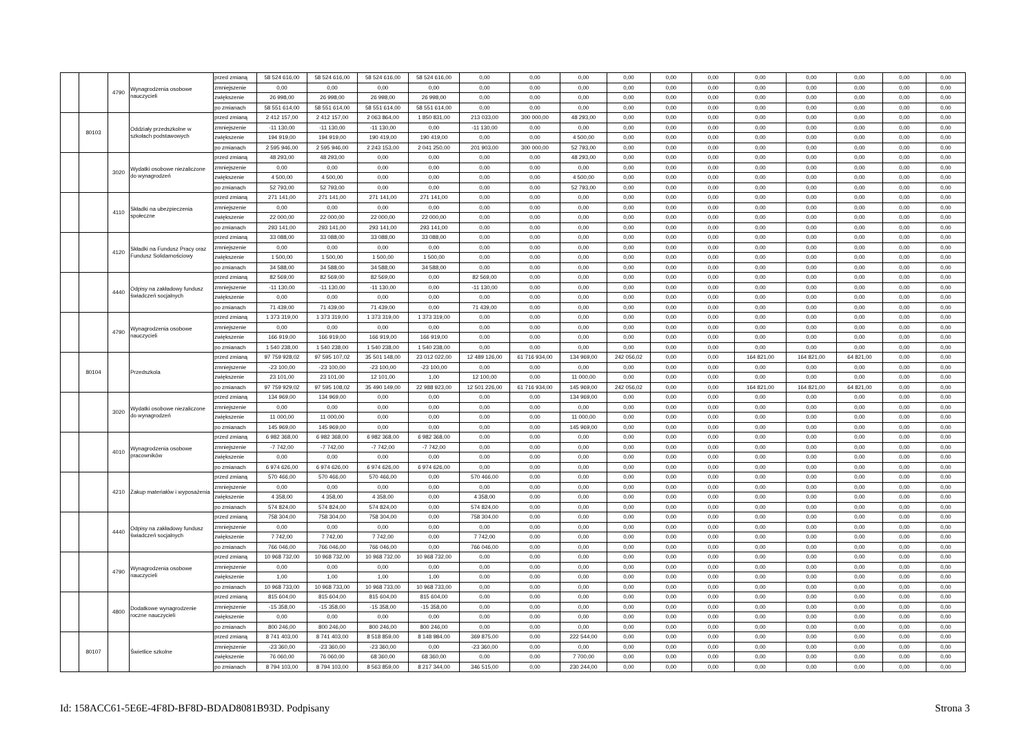| | | 4790 | Wynagrodzenia osobowe nauczycieli | przed zmianą | 58 524 616,00 | 58 524 616,00 | 58 524 616,00 | 58 524 616,00 | 0,00 | 0,00 | 0,00 | 0,00 | 0,00 | 0,00 | 0,00 | 0,00 | 0,00 | 0,00 | 0,00 |
| | | | | zmniejszenie | 0,00 | 0,00 | 0,00 | 0,00 | 0,00 | 0,00 | 0,00 | 0,00 | 0,00 | 0,00 | 0,00 | 0,00 | 0,00 | 0,00 | 0,00 |
| | | | | zwiększenie | 26 998,00 | 26 998,00 | 26 998,00 | 26 998,00 | 0,00 | 0,00 | 0,00 | 0,00 | 0,00 | 0,00 | 0,00 | 0,00 | 0,00 | 0,00 | 0,00 |
| | | | | po zmianach | 58 551 614,00 | 58 551 614,00 | 58 551 614,00 | 58 551 614,00 | 0,00 | 0,00 | 0,00 | 0,00 | 0,00 | 0,00 | 0,00 | 0,00 | 0,00 | 0,00 | 0,00 |
| | 80103 | | Oddziały przedszkolne w szkołach podstawowych | przed zmianą | 2 412 157,00 | 2 412 157,00 | 2 063 864,00 | 1 850 831,00 | 213 033,00 | 300 000,00 | 48 293,00 | 0,00 | 0,00 | 0,00 | 0,00 | 0,00 | 0,00 | 0,00 | 0,00 |
| | | | | zmniejszenie | -11 130,00 | -11 130,00 | -11 130,00 | 0,00 | -11 130,00 | 0,00 | 0,00 | 0,00 | 0,00 | 0,00 | 0,00 | 0,00 | 0,00 | 0,00 | 0,00 |
| | | | | zwiększenie | 194 919,00 | 194 919,00 | 190 419,00 | 190 419,00 | 0,00 | 0,00 | 4 500,00 | 0,00 | 0,00 | 0,00 | 0,00 | 0,00 | 0,00 | 0,00 | 0,00 |
| | | | | po zmianach | 2 595 946,00 | 2 595 946,00 | 2 243 153,00 | 2 041 250,00 | 201 903,00 | 300 000,00 | 52 793,00 | 0,00 | 0,00 | 0,00 | 0,00 | 0,00 | 0,00 | 0,00 | 0,00 |
| | | 3020 | Wydatki osobowe niezaliczone do wynagrodzeń | przed zmianą | 48 293,00 | 48 293,00 | 0,00 | 0,00 | 0,00 | 0,00 | 48 293,00 | 0,00 | 0,00 | 0,00 | 0,00 | 0,00 | 0,00 | 0,00 | 0,00 |
| | | | | zmniejszenie | 0,00 | 0,00 | 0,00 | 0,00 | 0,00 | 0,00 | 0,00 | 0,00 | 0,00 | 0,00 | 0,00 | 0,00 | 0,00 | 0,00 | 0,00 |
| | | | | zwiększenie | 4 500,00 | 4 500,00 | 0,00 | 0,00 | 0,00 | 0,00 | 4 500,00 | 0,00 | 0,00 | 0,00 | 0,00 | 0,00 | 0,00 | 0,00 | 0,00 |
| | | | | po zmianach | 52 793,00 | 52 793,00 | 0,00 | 0,00 | 0,00 | 0,00 | 52 793,00 | 0,00 | 0,00 | 0,00 | 0,00 | 0,00 | 0,00 | 0,00 | 0,00 |
| | | 4110 | Składki na ubezpieczenia społeczne | przed zmianą | 271 141,00 | 271 141,00 | 271 141,00 | 271 141,00 | 0,00 | 0,00 | 0,00 | 0,00 | 0,00 | 0,00 | 0,00 | 0,00 | 0,00 | 0,00 | 0,00 |
| | | | | zmniejszenie | 0,00 | 0,00 | 0,00 | 0,00 | 0,00 | 0,00 | 0,00 | 0,00 | 0,00 | 0,00 | 0,00 | 0,00 | 0,00 | 0,00 | 0,00 |
| | | | | zwiększenie | 22 000,00 | 22 000,00 | 22 000,00 | 22 000,00 | 0,00 | 0,00 | 0,00 | 0,00 | 0,00 | 0,00 | 0,00 | 0,00 | 0,00 | 0,00 | 0,00 |
| | | | | po zmianach | 293 141,00 | 293 141,00 | 293 141,00 | 293 141,00 | 0,00 | 0,00 | 0,00 | 0,00 | 0,00 | 0,00 | 0,00 | 0,00 | 0,00 | 0,00 | 0,00 |
| | | 4120 | Składki na Fundusz Pracy oraz Fundusz Solidarnościowy | przed zmianą | 33 088,00 | 33 088,00 | 33 088,00 | 33 088,00 | 0,00 | 0,00 | 0,00 | 0,00 | 0,00 | 0,00 | 0,00 | 0,00 | 0,00 | 0,00 | 0,00 |
| | | | | zmniejszenie | 0,00 | 0,00 | 0,00 | 0,00 | 0,00 | 0,00 | 0,00 | 0,00 | 0,00 | 0,00 | 0,00 | 0,00 | 0,00 | 0,00 | 0,00 |
| | | | | zwiększenie | 1 500,00 | 1 500,00 | 1 500,00 | 1 500,00 | 0,00 | 0,00 | 0,00 | 0,00 | 0,00 | 0,00 | 0,00 | 0,00 | 0,00 | 0,00 | 0,00 |
| | | | | po zmianach | 34 588,00 | 34 588,00 | 34 588,00 | 34 588,00 | 0,00 | 0,00 | 0,00 | 0,00 | 0,00 | 0,00 | 0,00 | 0,00 | 0,00 | 0,00 | 0,00 |
| | | 4440 | Odpisy na zakładowy fundusz świadczeń socjalnych | przed zmianą | 82 569,00 | 82 569,00 | 82 569,00 | 0,00 | 82 569,00 | 0,00 | 0,00 | 0,00 | 0,00 | 0,00 | 0,00 | 0,00 | 0,00 | 0,00 | 0,00 |
| | | | | zmniejszenie | -11 130,00 | -11 130,00 | -11 130,00 | 0,00 | -11 130,00 | 0,00 | 0,00 | 0,00 | 0,00 | 0,00 | 0,00 | 0,00 | 0,00 | 0,00 | 0,00 |
| | | | | zwiększenie | 0,00 | 0,00 | 0,00 | 0,00 | 0,00 | 0,00 | 0,00 | 0,00 | 0,00 | 0,00 | 0,00 | 0,00 | 0,00 | 0,00 | 0,00 |
| | | | | po zmianach | 71 439,00 | 71 439,00 | 71 439,00 | 0,00 | 71 439,00 | 0,00 | 0,00 | 0,00 | 0,00 | 0,00 | 0,00 | 0,00 | 0,00 | 0,00 | 0,00 |
| | | 4790 | Wynagrodzenia osobowe nauczycieli | przed zmianą | 1 373 319,00 | 1 373 319,00 | 1 373 319,00 | 1 373 319,00 | 0,00 | 0,00 | 0,00 | 0,00 | 0,00 | 0,00 | 0,00 | 0,00 | 0,00 | 0,00 | 0,00 |
| | | | | zmniejszenie | 0,00 | 0,00 | 0,00 | 0,00 | 0,00 | 0,00 | 0,00 | 0,00 | 0,00 | 0,00 | 0,00 | 0,00 | 0,00 | 0,00 | 0,00 |
| | | | | zwiększenie | 166 919,00 | 166 919,00 | 166 919,00 | 166 919,00 | 0,00 | 0,00 | 0,00 | 0,00 | 0,00 | 0,00 | 0,00 | 0,00 | 0,00 | 0,00 | 0,00 |
| | | | | po zmianach | 1 540 238,00 | 1 540 238,00 | 1 540 238,00 | 1 540 238,00 | 0,00 | 0,00 | 0,00 | 0,00 | 0,00 | 0,00 | 0,00 | 0,00 | 0,00 | 0,00 | 0,00 |
| | 80104 | | Przedszkola | przed zmianą | 97 759 928,02 | 97 595 107,02 | 35 501 148,00 | 23 012 022,00 | 12 489 126,00 | 61 716 934,00 | 134 969,00 | 242 056,02 | 0,00 | 0,00 | 164 821,00 | 164 821,00 | 64 821,00 | 0,00 | 0,00 |
| | | | | zmniejszenie | -23 100,00 | -23 100,00 | -23 100,00 | -23 100,00 | 0,00 | 0,00 | 0,00 | 0,00 | 0,00 | 0,00 | 0,00 | 0,00 | 0,00 | 0,00 | 0,00 |
| | | | | zwiększenie | 23 101,00 | 23 101,00 | 12 101,00 | 1,00 | 12 100,00 | 0,00 | 11 000,00 | 0,00 | 0,00 | 0,00 | 0,00 | 0,00 | 0,00 | 0,00 | 0,00 |
| | | | | po zmianach | 97 759 929,02 | 97 595 108,02 | 35 490 149,00 | 22 988 923,00 | 12 501 226,00 | 61 716 934,00 | 145 969,00 | 242 056,02 | 0,00 | 0,00 | 164 821,00 | 164 821,00 | 64 821,00 | 0,00 | 0,00 |
| | | 3020 | Wydatki osobowe niezaliczone do wynagrodzeń | przed zmianą | 134 969,00 | 134 969,00 | 0,00 | 0,00 | 0,00 | 0,00 | 134 969,00 | 0,00 | 0,00 | 0,00 | 0,00 | 0,00 | 0,00 | 0,00 | 0,00 |
| | | | | zmniejszenie | 0,00 | 0,00 | 0,00 | 0,00 | 0,00 | 0,00 | 0,00 | 0,00 | 0,00 | 0,00 | 0,00 | 0,00 | 0,00 | 0,00 | 0,00 |
| | | | | zwiększenie | 11 000,00 | 11 000,00 | 0,00 | 0,00 | 0,00 | 0,00 | 11 000,00 | 0,00 | 0,00 | 0,00 | 0,00 | 0,00 | 0,00 | 0,00 | 0,00 |
| | | | | po zmianach | 145 969,00 | 145 969,00 | 0,00 | 0,00 | 0,00 | 0,00 | 145 969,00 | 0,00 | 0,00 | 0,00 | 0,00 | 0,00 | 0,00 | 0,00 | 0,00 |
| | | 4010 | Wynagrodzenia osobowe pracowników | przed zmianą | 6 982 368,00 | 6 982 368,00 | 6 982 368,00 | 6 982 368,00 | 0,00 | 0,00 | 0,00 | 0,00 | 0,00 | 0,00 | 0,00 | 0,00 | 0,00 | 0,00 | 0,00 |
| | | | | zmniejszenie | -7 742,00 | -7 742,00 | -7 742,00 | -7 742,00 | 0,00 | 0,00 | 0,00 | 0,00 | 0,00 | 0,00 | 0,00 | 0,00 | 0,00 | 0,00 | 0,00 |
| | | | | zwiększenie | 0,00 | 0,00 | 0,00 | 0,00 | 0,00 | 0,00 | 0,00 | 0,00 | 0,00 | 0,00 | 0,00 | 0,00 | 0,00 | 0,00 | 0,00 |
| | | | | po zmianach | 6 974 626,00 | 6 974 626,00 | 6 974 626,00 | 6 974 626,00 | 0,00 | 0,00 | 0,00 | 0,00 | 0,00 | 0,00 | 0,00 | 0,00 | 0,00 | 0,00 | 0,00 |
| | | 4210 | Zakup materiałów i wyposażenia | przed zmianą | 570 466,00 | 570 466,00 | 570 466,00 | 0,00 | 570 466,00 | 0,00 | 0,00 | 0,00 | 0,00 | 0,00 | 0,00 | 0,00 | 0,00 | 0,00 | 0,00 |
| | | | | zmniejszenie | 0,00 | 0,00 | 0,00 | 0,00 | 0,00 | 0,00 | 0,00 | 0,00 | 0,00 | 0,00 | 0,00 | 0,00 | 0,00 | 0,00 | 0,00 |
| | | | | zwiększenie | 4 358,00 | 4 358,00 | 4 358,00 | 0,00 | 4 358,00 | 0,00 | 0,00 | 0,00 | 0,00 | 0,00 | 0,00 | 0,00 | 0,00 | 0,00 | 0,00 |
| | | | | po zmianach | 574 824,00 | 574 824,00 | 574 824,00 | 0,00 | 574 824,00 | 0,00 | 0,00 | 0,00 | 0,00 | 0,00 | 0,00 | 0,00 | 0,00 | 0,00 | 0,00 |
| | | 4440 | Odpisy na zakładowy fundusz świadczeń socjalnych | przed zmianą | 758 304,00 | 758 304,00 | 758 304,00 | 0,00 | 758 304,00 | 0,00 | 0,00 | 0,00 | 0,00 | 0,00 | 0,00 | 0,00 | 0,00 | 0,00 | 0,00 |
| | | | | zmniejszenie | 0,00 | 0,00 | 0,00 | 0,00 | 0,00 | 0,00 | 0,00 | 0,00 | 0,00 | 0,00 | 0,00 | 0,00 | 0,00 | 0,00 | 0,00 |
| | | | | zwiększenie | 7 742,00 | 7 742,00 | 7 742,00 | 0,00 | 7 742,00 | 0,00 | 0,00 | 0,00 | 0,00 | 0,00 | 0,00 | 0,00 | 0,00 | 0,00 | 0,00 |
| | | | | po zmianach | 766 046,00 | 766 046,00 | 766 046,00 | 0,00 | 766 046,00 | 0,00 | 0,00 | 0,00 | 0,00 | 0,00 | 0,00 | 0,00 | 0,00 | 0,00 | 0,00 |
| | | 4790 | Wynagrodzenia osobowe nauczycieli | przed zmianą | 10 968 732,00 | 10 968 732,00 | 10 968 732,00 | 10 968 732,00 | 0,00 | 0,00 | 0,00 | 0,00 | 0,00 | 0,00 | 0,00 | 0,00 | 0,00 | 0,00 | 0,00 |
| | | | | zmniejszenie | 0,00 | 0,00 | 0,00 | 0,00 | 0,00 | 0,00 | 0,00 | 0,00 | 0,00 | 0,00 | 0,00 | 0,00 | 0,00 | 0,00 | 0,00 |
| | | | | zwiększenie | 1,00 | 1,00 | 1,00 | 1,00 | 0,00 | 0,00 | 0,00 | 0,00 | 0,00 | 0,00 | 0,00 | 0,00 | 0,00 | 0,00 | 0,00 |
| | | | | po zmianach | 10 968 733,00 | 10 968 733,00 | 10 968 733,00 | 10 968 733,00 | 0,00 | 0,00 | 0,00 | 0,00 | 0,00 | 0,00 | 0,00 | 0,00 | 0,00 | 0,00 | 0,00 |
| | | 4800 | Dodatkowe wynagrodzenie roczne nauczycieli | przed zmianą | 815 604,00 | 815 604,00 | 815 604,00 | 815 604,00 | 0,00 | 0,00 | 0,00 | 0,00 | 0,00 | 0,00 | 0,00 | 0,00 | 0,00 | 0,00 | 0,00 |
| | | | | zmniejszenie | -15 358,00 | -15 358,00 | -15 358,00 | -15 358,00 | 0,00 | 0,00 | 0,00 | 0,00 | 0,00 | 0,00 | 0,00 | 0,00 | 0,00 | 0,00 | 0,00 |
| | | | | zwiększenie | 0,00 | 0,00 | 0,00 | 0,00 | 0,00 | 0,00 | 0,00 | 0,00 | 0,00 | 0,00 | 0,00 | 0,00 | 0,00 | 0,00 | 0,00 |
| | | | | po zmianach | 800 246,00 | 800 246,00 | 800 246,00 | 800 246,00 | 0,00 | 0,00 | 0,00 | 0,00 | 0,00 | 0,00 | 0,00 | 0,00 | 0,00 | 0,00 | 0,00 |
| | 80107 | | Świetlice szkolne | przed zmianą | 8 741 403,00 | 8 741 403,00 | 8 518 859,00 | 8 148 984,00 | 369 875,00 | 0,00 | 222 544,00 | 0,00 | 0,00 | 0,00 | 0,00 | 0,00 | 0,00 | 0,00 | 0,00 |
| | | | | zmniejszenie | -23 360,00 | -23 360,00 | -23 360,00 | 0,00 | -23 360,00 | 0,00 | 0,00 | 0,00 | 0,00 | 0,00 | 0,00 | 0,00 | 0,00 | 0,00 | 0,00 |
| | | | | zwiększenie | 76 060,00 | 76 060,00 | 68 360,00 | 68 360,00 | 0,00 | 0,00 | 7 700,00 | 0,00 | 0,00 | 0,00 | 0,00 | 0,00 | 0,00 | 0,00 | 0,00 |
| | | | | po zmianach | 8 794 103,00 | 8 794 103,00 | 8 563 859,00 | 8 217 344,00 | 346 515,00 | 0,00 | 230 244,00 | 0,00 | 0,00 | 0,00 | 0,00 | 0,00 | 0,00 | 0,00 | 0,00 |
Id: 158ACC61-5E6E-4F8D-BF8D-BDAD8081B93D. Podpisany Strona 3